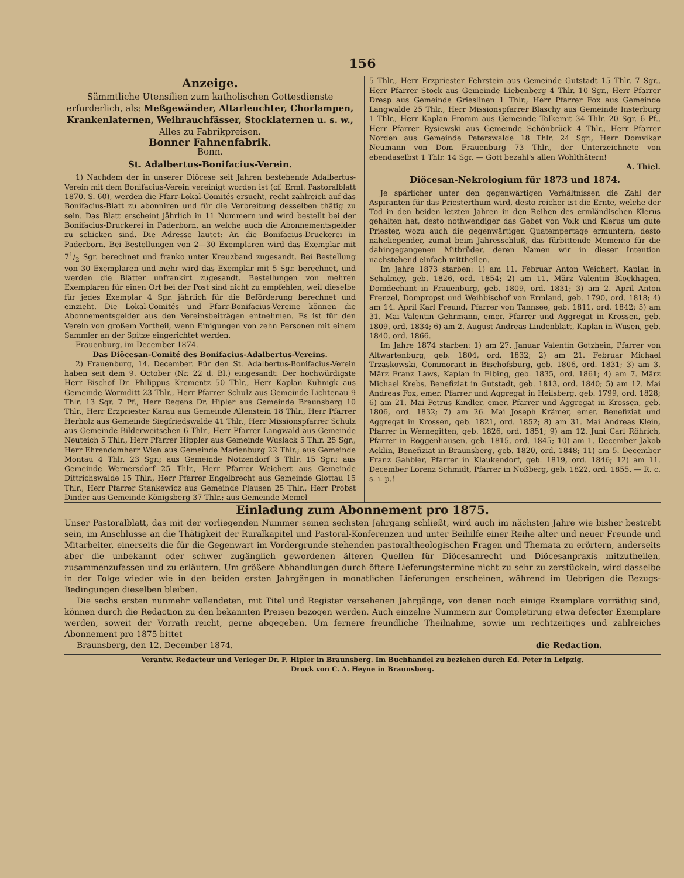156
Anzeige.
Sämmtliche Utensilien zum katholischen Gottesdienste erforderlich, als: Meßgewänder, Altarleuchter, Chorlampen, Krankenlaternen, Weihrauchfässer, Stocklaternen u. s. w., Alles zu Fabrikpreisen.
Bonner Fahnenfabrik.
Bonn.
St. Adalbertus-Bonifacius-Verein.
1) Nachdem der in unserer Diöcese seit Jahren bestehende Adalbertus-Verein mit dem Bonifacius-Verein vereinigt worden ist (cf. Erml. Pastoralblatt 1870. S. 60), werden die Pfarr-Lokal-Comités ersucht, recht zahlreich auf das Bonifacius-Blatt zu abonniren und für die Verbreitung desselben thätig zu sein. Das Blatt erscheint jährlich in 11 Nummern und wird bestellt bei der Bonifacius-Druckerei in Paderborn, an welche auch die Abonnementsgelder zu schicken sind. Die Adresse lautet: An die Bonifacius-Druckerei in Paderborn. Bei Bestellungen von 2—30 Exemplaren wird das Exemplar mit 71/2 Sgr. berechnet und franko unter Kreuzband zugesandt. Bei Bestellung von 30 Exemplaren und mehr wird das Exemplar mit 5 Sgr. berechnet, und werden die Blätter unfrankirt zugesandt. Bestellungen von mehren Exemplaren für einen Ort bei der Post sind nicht zu empfehlen, weil dieselbe für jedes Exemplar 4 Sgr. jährlich für die Beförderung berechnet und einzieht. Die Lokal-Comités und Pfarr-Bonifacius-Vereine können die Abonnementsgelder aus den Vereinsbeiträgen entnehmen. Es ist für den Verein von großem Vortheil, wenn Einigungen von zehn Personen mit einem Sammler an der Spitze eingerichtet werden.
Frauenburg, im December 1874.
Das Diöcesan-Comité des Bonifacius-Adalbertus-Vereins.
2) Frauenburg, 14. December. Für den St. Adalbertus-Bonifacius-Verein haben seit dem 9. October (Nr. 22 d. Bl.) eingesandt: Der hochwürdigste Herr Bischof Dr. Philippus Krementz 50 Thlr., Herr Kaplan Kuhnigk aus Gemeinde Wormditt 23 Thlr., Herr Pfarrer Schulz aus Gemeinde Lichtenau 9 Thlr. 13 Sgr. 7 Pf., Herr Regens Dr. Hipler aus Gemeinde Braunsberg 10 Thlr., Herr Erzpriester Karau aus Gemeinde Allenstein 18 Thlr., Herr Pfarrer Herholz aus Gemeinde Siegfriedswalde 41 Thlr., Herr Missionspfarrer Schulz aus Gemeinde Bilderweitschen 6 Thlr., Herr Pfarrer Langwald aus Gemeinde Neuteich 5 Thlr., Herr Pfarrer Hippler aus Gemeinde Wuslack 5 Thlr. 25 Sgr., Herr Ehrendomherr Wien aus Gemeinde Marienburg 22 Thlr.; aus Gemeinde Montau 4 Thlr. 23 Sgr.; aus Gemeinde Notzendorf 3 Thlr. 15 Sgr.; aus Gemeinde Wernersdorf 25 Thlr., Herr Pfarrer Weichert aus Gemeinde Dittrichswalde 15 Thlr., Herr Pfarrer Engelbrecht aus Gemeinde Glottau 15 Thlr., Herr Pfarrer Stankewicz aus Gemeinde Plausen 25 Thlr., Herr Probst Dinder aus Gemeinde Königsberg 37 Thlr.; aus Gemeinde Memel
5 Thlr., Herr Erzpriester Fehrstein aus Gemeinde Gutstadt 15 Thlr. 7 Sgr., Herr Pfarrer Stock aus Gemeinde Liebenberg 4 Thlr. 10 Sgr., Herr Pfarrer Dresp aus Gemeinde Grieslinen 1 Thlr., Herr Pfarrer Fox aus Gemeinde Langwalde 25 Thlr., Herr Missionspfarrer Blaschy aus Gemeinde Insterburg 1 Thlr., Herr Kaplan Fromm aus Gemeinde Tolkemit 34 Thlr. 20 Sgr. 6 Pf., Herr Pfarrer Rysiewski aus Gemeinde Schönbrück 4 Thlr., Herr Pfarrer Norden aus Gemeinde Peterswalde 18 Thlr. 24 Sgr., Herr Domvikar Neumann von Dom Frauenburg 73 Thlr., der Unterzeichnete von ebendaselbst 1 Thlr. 14 Sgr. — Gott bezahl's allen Wohlthätern!
A. Thiel.
Diöcesan-Nekrologium für 1873 und 1874.
Je spärlicher unter den gegenwärtigen Verhältnissen die Zahl der Aspiranten für das Priesterthum wird, desto reicher ist die Ernte, welche der Tod in den beiden letzten Jahren in den Reihen des ermländischen Klerus gehalten hat, desto nothwendiger das Gebet von Volk und Klerus um gute Priester, wozu auch die gegenwärtigen Quatempertage ermuntern, desto naheliegender, zumal beim Jahresschluß, das fürbittende Memento für die dahingegangenen Mitbrüder, deren Namen wir in dieser Intention nachstehend einfach mittheilen.
Im Jahre 1873 starben: 1) am 11. Februar Anton Weichert, Kaplan in Schalmey, geb. 1826, ord. 1854; 2) am 11. März Valentin Blockhagen, Domdechant in Frauenburg, geb. 1809, ord. 1831; 3) am 2. April Anton Frenzel, Dompropst und Weihbischof von Ermland, geb. 1790, ord. 1818; 4) am 14. April Karl Freund, Pfarrer von Tannsee, geb. 1811, ord. 1842; 5) am 31. Mai Valentin Gehrmann, emer. Pfarrer und Aggregat in Krossen, geb. 1809, ord. 1834; 6) am 2. August Andreas Lindenblatt, Kaplan in Wusen, geb. 1840, ord. 1866.
Im Jahre 1874 starben: 1) am 27. Januar Valentin Gotzhein, Pfarrer von Altwartenburg, geb. 1804, ord. 1832; 2) am 21. Februar Michael Trzaskowski, Commorant in Bischofsburg, geb. 1806, ord. 1831; 3) am 3. März Franz Laws, Kaplan in Elbing, geb. 1835, ord. 1861; 4) am 7. März Michael Krebs, Benefiziat in Gutstadt, geb. 1813, ord. 1840; 5) am 12. Mai Andreas Fox, emer. Pfarrer und Aggregat in Heilsberg, geb. 1799, ord. 1828; 6) am 21. Mai Petrus Kindler, emer. Pfarrer und Aggregat in Krossen, geb. 1806, ord. 1832; 7) am 26. Mai Joseph Krämer, emer. Benefiziat und Aggregat in Krossen, geb. 1821, ord. 1852; 8) am 31. Mai Andreas Klein, Pfarrer in Wernegitten, geb. 1826, ord. 1851; 9) am 12. Juni Carl Röhrich, Pfarrer in Roggenhausen, geb. 1815, ord. 1845; 10) am 1. December Jakob Acklin, Benefiziat in Braunsberg, geb. 1820, ord. 1848; 11) am 5. December Franz Gahbler, Pfarrer in Klaukendorf, geb. 1819, ord. 1846; 12) am 11. December Lorenz Schmidt, Pfarrer in Noßberg, geb. 1822, ord. 1855. — R. c. s. i. p.!
Einladung zum Abonnement pro 1875.
Unser Pastoralblatt, das mit der vorliegenden Nummer seinen sechsten Jahrgang schließt, wird auch im nächsten Jahre wie bisher bestrebt sein, im Anschlusse an die Thätigkeit der Ruralkapitel und Pastoral-Konferenzen und unter Beihilfe einer Reihe alter und neuer Freunde und Mitarbeiter, einerseits die für die Gegenwart im Vordergrunde stehenden pastoraltheologischen Fragen und Themata zu erörtern, anderseits aber die unbekannt oder schwer zugänglich gewordenen älteren Quellen für Diöcesanrecht und Diöcesanpraxis mitzutheilen, zusammenzufassen und zu erläutern. Um größere Abhandlungen durch öftere Lieferungstermine nicht zu sehr zu zerstückeln, wird dasselbe in der Folge wieder wie in den beiden ersten Jahrgängen in monatlichen Lieferungen erscheinen, während im Uebrigen die Bezugs-Bedingungen dieselben bleiben.
Die sechs ersten nunmehr vollendeten, mit Titel und Register versehenen Jahrgänge, von denen noch einige Exemplare vorräthig sind, können durch die Redaction zu den bekannten Preisen bezogen werden. Auch einzelne Nummern zur Completirung etwa defecter Exemplare werden, soweit der Vorrath reicht, gerne abgegeben. Um fernere freundliche Theilnahme, sowie um rechtzeitiges und zahlreiches Abonnement pro 1875 bittet
Braunsberg, den 12. December 1874. die Redaction.
Verantw. Redacteur und Verleger Dr. F. Hipler in Braunsberg. Im Buchhandel zu beziehen durch Ed. Peter in Leipzig.
Druck von C. A. Heyne in Braunsberg.